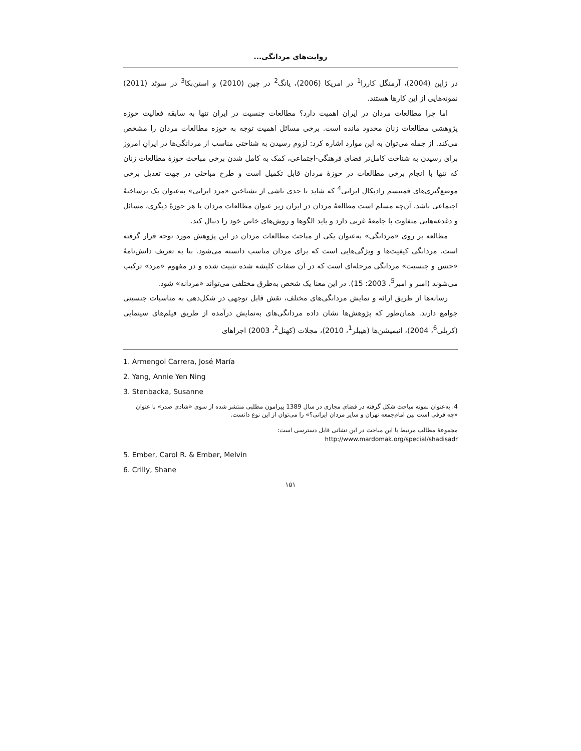روایت‌های مردانگی...
در ژاپن (2004)، آرمنگل کاررا<sup>1</sup> در امریکا (2006)، یانگ<sup>2</sup> در چین (2010) و استن‌بکا<sup>3</sup> در سوئد (2011) نمونه‌هایی از این کارها هستند.
اما چرا مطالعات مردان در ایران اهمیت دارد؟ مطالعات جنسیت در ایران تنها به سابقه فعالیت حوزه پژوهشی مطالعات زنان محدود مانده است. برخی مسائل اهمیت توجه به حوزه مطالعات مردان را مشخص می‌کند. از جمله می‌توان به این موارد اشاره کرد: لزوم رسیدن به شناختی مناسب از مردانگی‌ها در ایرانِ امروز برای رسیدن به شناخت کامل‌تر فضای فرهنگی-اجتماعی، کمک به کامل شدن برخی مباحث حوزهٔ مطالعات زنان که تنها با انجام برخی مطالعات در حوزهٔ مردان قابل تکمیل است و طرح مباحثی در جهت تعدیل برخی موضع‌گیری‌های فمنیسم رادیکال ایرانی<sup>4</sup> که شاید تا حدی ناشی از نشناختن «مرد ایرانی» به‌عنوان یک برساختهٔ اجتماعی باشد. آن‌چه مسلم است مطالعهٔ مردان در ایران زیر عنوان مطالعات مردان یا هر حوزهٔ دیگری، مسائل و دغدغه‌هایی متفاوت با جامعهٔ غربی دارد و باید الگوها و روش‌های خاص خود را دنبال کند.
مطالعه بر روی «مردانگی» به‌عنوان یکی از مباحث مطالعات مردان در این پژوهش مورد توجه قرار گرفته است. مردانگی کیفیت‌ها و ویژگی‌هایی است که برای مردان مناسب دانسته می‌شود. بنا به تعریف دانش‌نامهٔ «جنس و جنسیت» مردانگی مرحله‌ای است که در آن صفات کلیشه شده تثبیت شده و در مفهوم «مرد» ترکیب می‌شوند (امبر و امبر<sup>5</sup>، 2003: 15). در این معنا یک شخص به‌طرق مختلفی می‌تواند «مردانه» شود.
رسانه‌ها از طریق ارائه و نمایش مردانگی‌های مختلف، نقش قابل توجهی در شکل‌دهی به مناسبات جنسیتی جوامع دارند. همان‌طور که پژوهش‌ها نشان داده مردانگی‌های به‌نمایش درآمده از طریق فیلم‌های سینمایی (کریلی<sup>6</sup>، 2004)، انیمیشن‌ها (هیبلر<sup>1</sup>، 2010)، مجلات (کهنل<sup>2</sup>، 2003) اجراهای
1. Armengol Carrera, José María
2. Yang, Annie Yen Ning
3. Stenbacka, Susanne
4. به‌عنوان نمونه مباحث شکل گرفته در فضای مجازی در سال 1389 پیرامون مطلبی منتشر شده از سوی «شادی صدر» با عنوان «چه فرقی است بین امام‌جمعه تهران و سایر مردان ایرانی؟» را می‌توان از این نوع دانست.
مجموعهٔ مطالب مرتبط با این مباحث در این نشانی قابل دسترسی است:
http://www.mardomak.org/special/shadisadr
5. Ember, Carol R. & Ember, Melvin
6. Crilly, Shane
۱۵۱